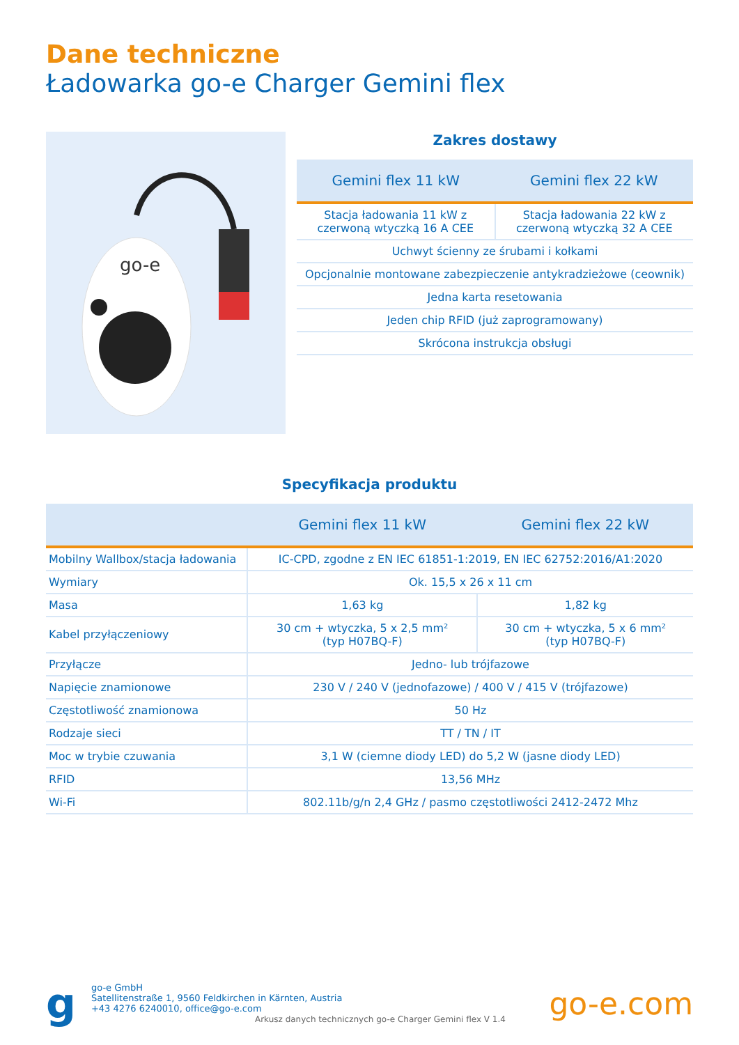Dane techniczne
Ładowarka go-e Charger Gemini flex
go-e
Zakres dostawy
| Gemini flex 11 kW | Gemini flex 22 kW |
| --- | --- |
| Stacja ładowania 11 kW z czerwoną wtyczką 16 A CEE | Stacja ładowania 22 kW z czerwoną wtyczką 32 A CEE |
| Uchwyt ścienny ze śrubami i kołkami | |
| Opcjonalnie montowane zabezpieczenie antykradzieżowe (ceownik) | |
| Jedna karta resetowania | |
| Jeden chip RFID (już zaprogramowany) | |
| Skrócona instrukcja obsługi | |
Specyfikacja produktu
| | Gemini flex 11 kW | Gemini flex 22 kW |
| --- | --- | --- |
| Mobilny Wallbox/stacja ładowania | IC-CPD, zgodne z EN IEC 61851-1:2019, EN IEC 62752:2016/A1:2020 | |
| Wymiary | Ok. 15,5 x 26 x 11 cm | |
| Masa | 1,63 kg | 1,82 kg |
| Kabel przyłączeniowy | 30 cm + wtyczka, 5 x 2,5 mm² (typ H07BQ-F) | 30 cm + wtyczka, 5 x 6 mm² (typ H07BQ-F) |
| Przyłącze | Jedno- lub trójfazowe | |
| Napięcie znamionowe | 230 V / 240 V (jednofazowe) / 400 V / 415 V (trójfazowe) | |
| Częstotliwość znamionowa | 50 Hz | |
| Rodzaje sieci | TT / TN / IT | |
| Moc w trybie czuwania | 3,1 W (ciemne diody LED) do 5,2 W (jasne diody LED) | |
| RFID | 13,56 MHz | |
| Wi-Fi | 802.11b/g/n 2,4 GHz / pasmo częstotliwości 2412-2472 Mhz | |
g
go-e GmbH
Satellitenstraße 1, 9560 Feldkirchen in Kärnten, Austria
+43 4276 6240010, office@go-e.com
Arkusz danych technicznych go-e Charger Gemini flex V 1.4
go-e.com